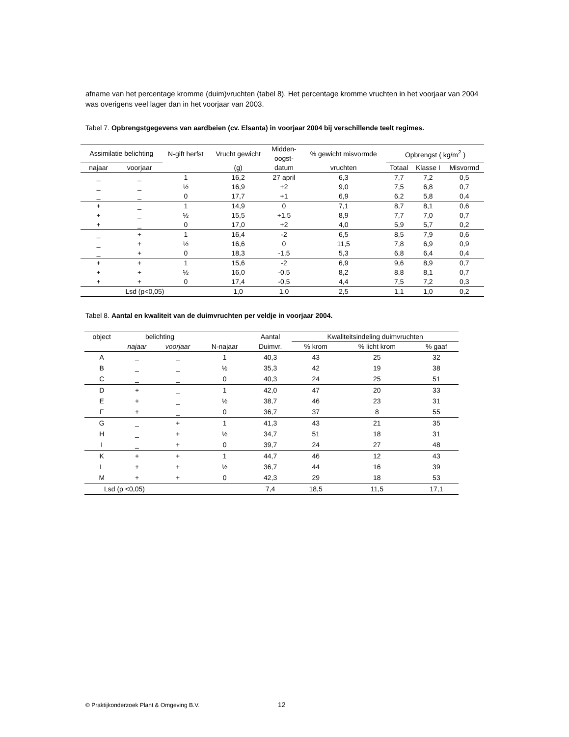afname van het percentage kromme (duim)vruchten (tabel 8). Het percentage kromme vruchten in het voorjaar van 2004 was overigens veel lager dan in het voorjaar van 2003.
Tabel 7. Opbrengstgegevens van aardbeien (cv. Elsanta) in voorjaar 2004 bij verschillende teelt regimes.
| Assimilatie belichting | | N-gift herfst | Vrucht gewicht | Midden- oogst- | % gewicht misvormde | Opbrengst ( kg/m<sup>2</sup> ) | | |
| --- | --- | --- | --- | --- | --- | --- | --- | --- |
| najaar | voorjaar | | (g) | datum | vruchten | Totaal | Klasse I | Misvormd |
| _ | _ | 1 | 16,2 | 27 april | 6,3 | 7,7 | 7,2 | 0,5 |
| _ | _ | ½ | 16,9 | +2 | 9,0 | 7,5 | 6,8 | 0,7 |
| _ | _ | 0 | 17,7 | +1 | 6,9 | 6,2 | 5,8 | 0,4 |
| + | _ | 1 | 14,9 | 0 | 7,1 | 8,7 | 8,1 | 0,6 |
| + | _ | ½ | 15,5 | +1,5 | 8,9 | 7,7 | 7,0 | 0,7 |
| + | _ | 0 | 17,0 | +2 | 4,0 | 5,9 | 5,7 | 0,2 |
| _ | + | 1 | 16,4 | -2 | 6,5 | 8,5 | 7,9 | 0,6 |
| _ | + | ½ | 16,6 | 0 | 11,5 | 7,8 | 6,9 | 0,9 |
| _ | + | 0 | 18,3 | -1,5 | 5,3 | 6,8 | 6,4 | 0,4 |
| + | + | 1 | 15,6 | -2 | 6,9 | 9,6 | 8,9 | 0,7 |
| + | + | ½ | 16,0 | -0,5 | 8,2 | 8,8 | 8,1 | 0,7 |
| + | + | 0 | 17,4 | -0,5 | 4,4 | 7,5 | 7,2 | 0,3 |
| Lsd (p<0,05) | | | 1,0 | 1,0 | 2,5 | 1,1 | 1,0 | 0,2 |
Tabel 8. Aantal en kwaliteit van de duimvruchten per veldje in voorjaar 2004.
| object | belichting | | | Aantal | Kwaliteitsindeling duimvruchten | | |
| --- | --- | --- | --- | --- | --- | --- | --- |
| | najaar | voorjaar | N-najaar | Duimvr. | % krom | % licht krom | % gaaf |
| A | _ | _ | 1 | 40,3 | 43 | 25 | 32 |
| B | _ | _ | ½ | 35,3 | 42 | 19 | 38 |
| C | _ | _ | 0 | 40,3 | 24 | 25 | 51 |
| D | + | _ | 1 | 42,0 | 47 | 20 | 33 |
| E | + | _ | ½ | 38,7 | 46 | 23 | 31 |
| F | + | _ | 0 | 36,7 | 37 | 8 | 55 |
| G | _ | + | 1 | 41,3 | 43 | 21 | 35 |
| H | _ | + | ½ | 34,7 | 51 | 18 | 31 |
| I | _ | + | 0 | 39,7 | 24 | 27 | 48 |
| K | + | + | 1 | 44,7 | 46 | 12 | 43 |
| L | + | + | ½ | 36,7 | 44 | 16 | 39 |
| M | + | + | 0 | 42,3 | 29 | 18 | 53 |
| Lsd (p <0,05) | | | | 7,4 | 18,5 | 11,5 | 17,1 |
© Praktijkonderzoek Plant & Omgeving B.V.
12